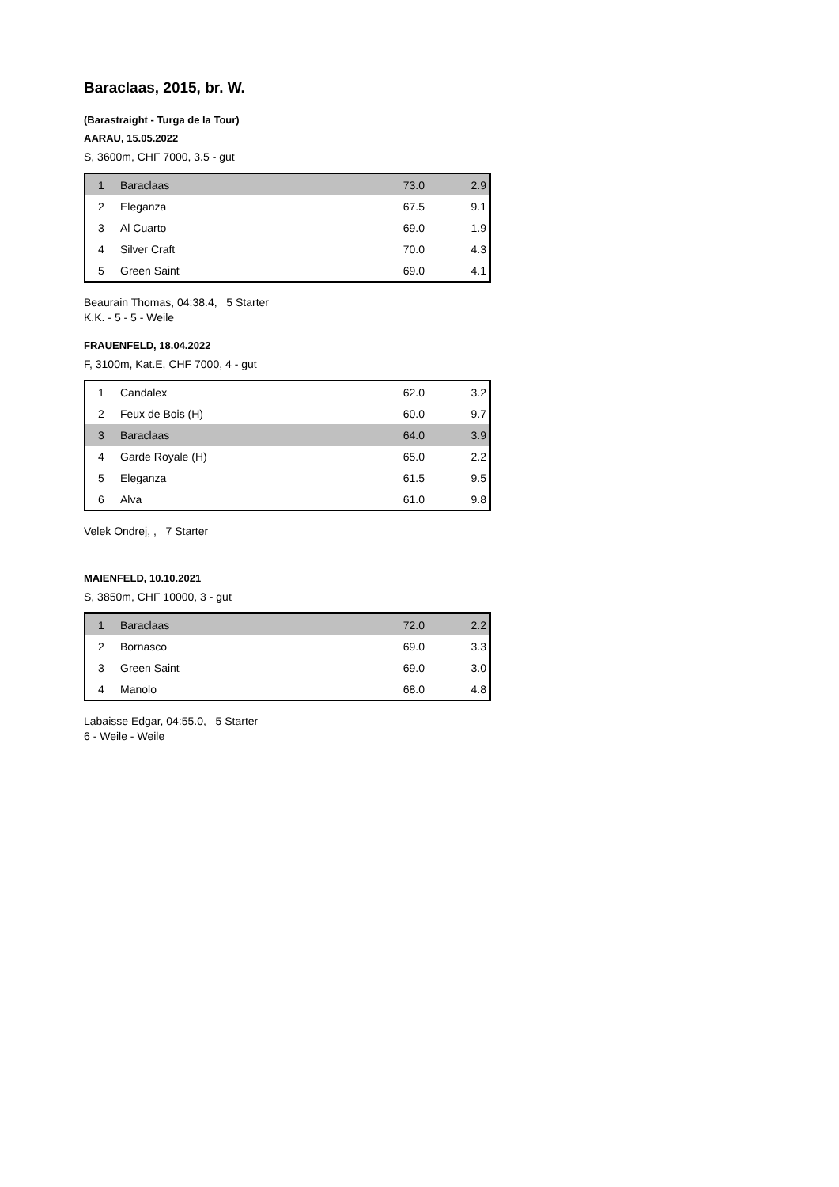Baraclaas, 2015, br. W.
(Barastraight - Turga de la Tour)
AARAU, 15.05.2022
S, 3600m, CHF 7000, 3.5 - gut
| 1 | Baraclaas | 73.0 | 2.9 |
| 2 | Eleganza | 67.5 | 9.1 |
| 3 | Al Cuarto | 69.0 | 1.9 |
| 4 | Silver Craft | 70.0 | 4.3 |
| 5 | Green Saint | 69.0 | 4.1 |
Beaurain Thomas, 04:38.4, 5 Starter
K.K. - 5 - 5 - Weile
FRAUENFELD, 18.04.2022
F, 3100m, Kat.E, CHF 7000, 4 - gut
| 1 | Candalex | 62.0 | 3.2 |
| 2 | Feux de Bois (H) | 60.0 | 9.7 |
| 3 | Baraclaas | 64.0 | 3.9 |
| 4 | Garde Royale (H) | 65.0 | 2.2 |
| 5 | Eleganza | 61.5 | 9.5 |
| 6 | Alva | 61.0 | 9.8 |
Velek Ondrej, , 7 Starter
MAIENFELD, 10.10.2021
S, 3850m, CHF 10000, 3 - gut
| 1 | Baraclaas | 72.0 | 2.2 |
| 2 | Bornasco | 69.0 | 3.3 |
| 3 | Green Saint | 69.0 | 3.0 |
| 4 | Manolo | 68.0 | 4.8 |
Labaisse Edgar, 04:55.0, 5 Starter
6 - Weile - Weile